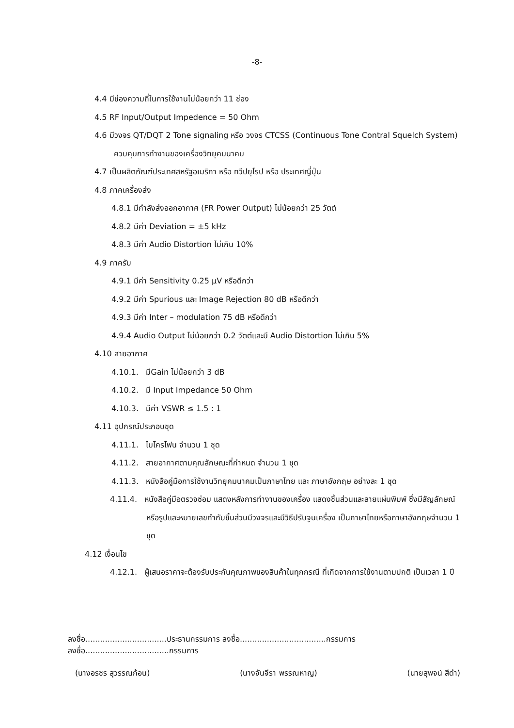-8-
4.4 มีช่องความถี่ในการใช้งานไม่น้อยกว่า 11 ช่อง
4.5 RF Input/Output Impedence = 50 Ohm
4.6 มีวงจร QT/DQT 2 Tone signaling หรือ วงจร CTCSS (Continuous Tone Contral Squelch System) ควบคุมการทำงานของเครื่องวิทยุคมนาคม
4.7 เป็นผลิตภัณฑ์ประเทศสหรัฐอเมริกา หรือ ทวีปยุโรป หรือ ประเทศญี่ปุ่น
4.8 ภาคเครื่องส่ง
4.8.1 มีกำลังส่งออกอากาศ (FR Power Output) ไม่น้อยกว่า 25 วัตต์
4.8.2 มีค่า Deviation = ±5 kHz
4.8.3 มีค่า Audio Distortion ไม่เกิน 10%
4.9 ภาครับ
4.9.1 มีค่า Sensitivity 0.25 μV หรือดีกว่า
4.9.2 มีค่า Spurious และ Image Rejection 80 dB หรือดีกว่า
4.9.3 มีค่า Inter – modulation 75 dB หรือดีกว่า
4.9.4 Audio Output ไม่น้อยกว่า 0.2 วัตต์และมี Audio Distortion ไม่เกิน 5%
4.10 สายอากาศ
4.10.1. มีGain ไม่น้อยกว่า 3 dB
4.10.2. มี Input Impedance 50 Ohm
4.10.3. มีค่า VSWR ≤ 1.5 : 1
4.11 อุปกรณ์ประกอบชุด
4.11.1. ไมโครโฟน จำนวน 1 ชุด
4.11.2. สายอากาศตามคุณลักษณะที่กำหนด จำนวน 1 ชุด
4.11.3. หนังสือคู่มือการใช้งานวิทยุคมนาคมเป็นภาษาไทย และ ภาษาอังกฤษ อย่างละ 1 ชุด
4.11.4. หนังสือคู่มือตรวจซ่อม แสดงหลังการทำงานของเครื่อง แสดงชิ้นส่วนและลายแผ่นพิมพ์ ซึ่งมีสัญลักษณ์หรือรูปและหมายเลขกำกับชิ้นส่วนมีวงจรและมีวิธีปรับจูนเครื่อง เป็นภาษาไทยหรือภาษาอังกฤษจำนวน 1 ชุด
4.12 เงื่อนไข
4.12.1. ผู้เสนอราคาจะต้องรับประกันคุณภาพของสินค้าในทุกกรณี ที่เกิดจากการใช้งานตามปกติ เป็นเวลา 1 ปี
ลงชื่อ.................................ประธานกรรมการ ลงชื่อ...................................กรรมการ ลงชื่อ..................................กรรมการ
(นางอรชร สุวรรณก้อน) (นางจันจีรา พรรณหาญ) (นายสุพจน์ สีดำ)